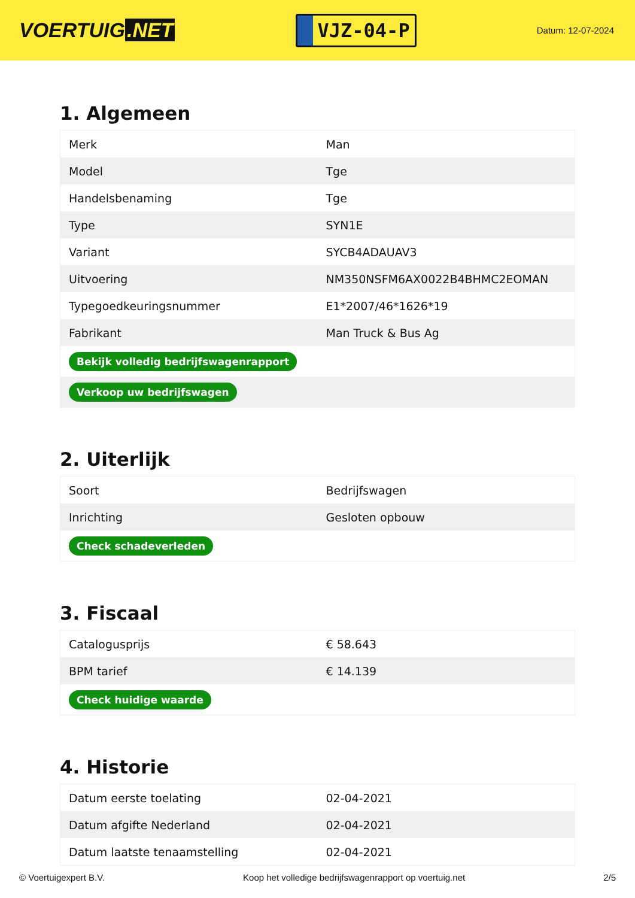VOERTUIG.NET
VJZ-04-P
Datum: 12-07-2024
1. Algemeen
| Merk | Man |
| Model | Tge |
| Handelsbenaming | Tge |
| Type | SYN1E |
| Variant | SYCB4ADAUAV3 |
| Uitvoering | NM350NSFM6AX0022B4BHMC2EOMAN |
| Typegoedkeuringsnummer | E1*2007/46*1626*19 |
| Fabrikant | Man Truck & Bus Ag |
| Bekijk volledig bedrijfswagenrapport | |
| Verkoop uw bedrijfswagen | |
2. Uiterlijk
| Soort | Bedrijfswagen |
| Inrichting | Gesloten opbouw |
| Check schadeverleden | |
3. Fiscaal
| Catalogusprijs | € 58.643 |
| BPM tarief | € 14.139 |
| Check huidige waarde | |
4. Historie
| Datum eerste toelating | 02-04-2021 |
| Datum afgifte Nederland | 02-04-2021 |
| Datum laatste tenaamstelling | 02-04-2021 |
© Voertuigexpert B.V. Koop het volledige bedrijfswagenrapport op voertuig.net 2/5